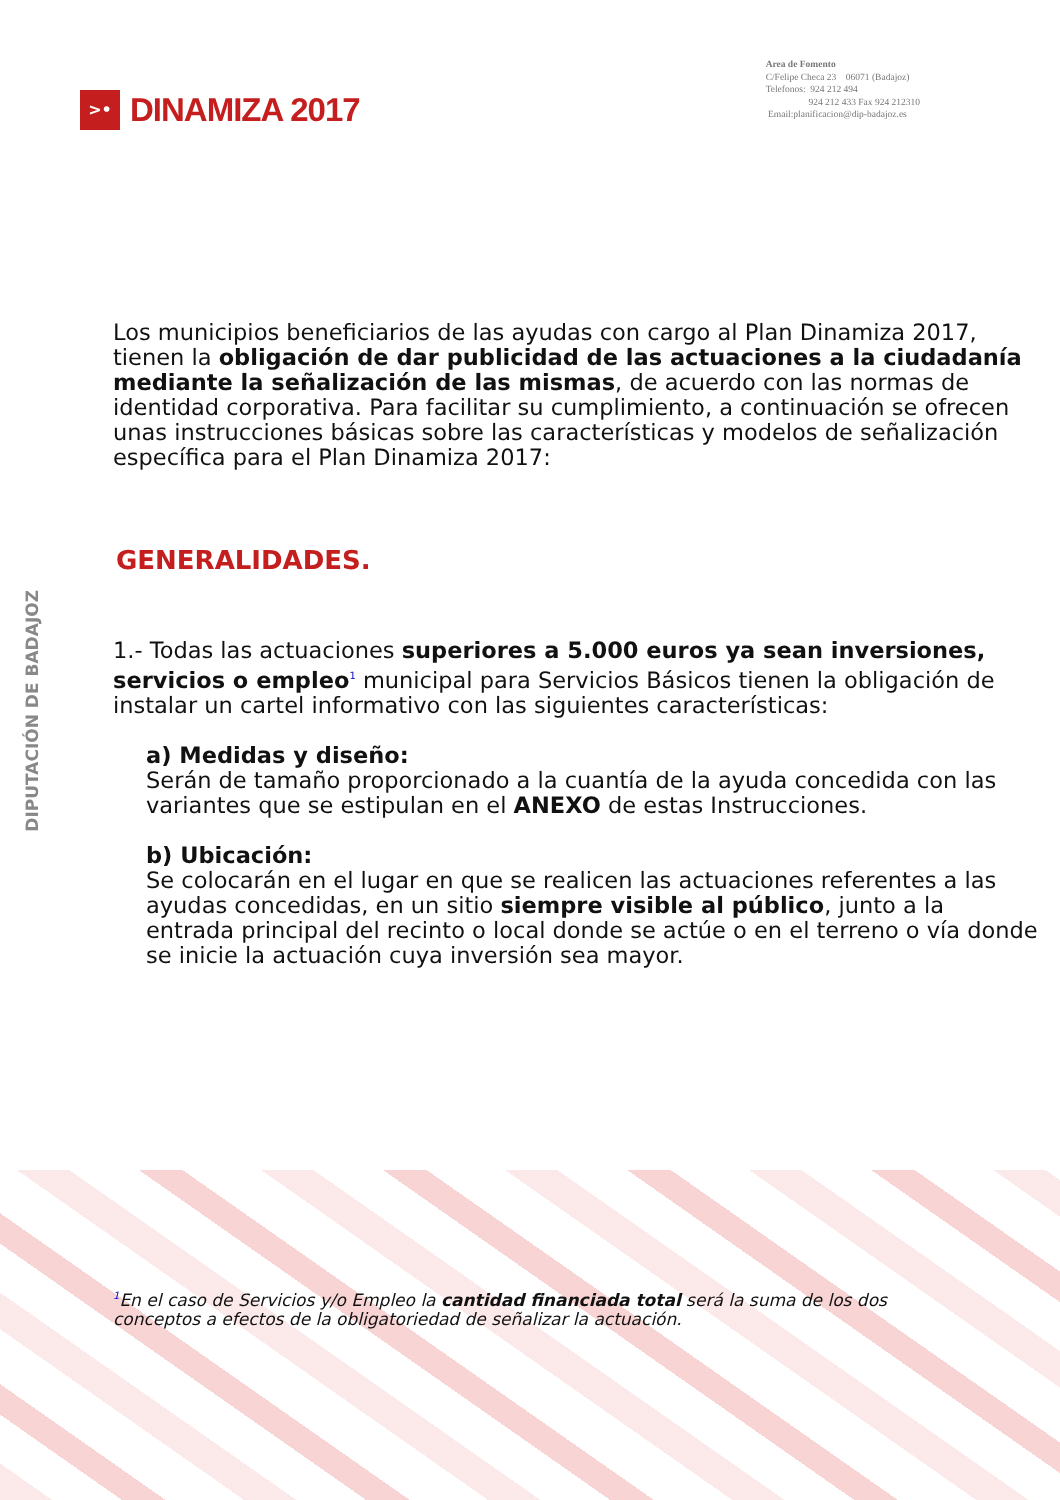>•
DINAMIZA 2017
Area de Fomento
C/Felipe Checa 23 06071 (Badajoz)
Telefonos: 924 212 494
924 212 433 Fax 924 212310
Email:planificacion@dip-badajoz.es
DIPUTACIÓN DE BADAJOZ
Los municipios beneficiarios de las ayudas con cargo al Plan Dinamiza 2017, tienen la obligación de dar publicidad de las actuaciones a la ciudadanía mediante la señalización de las mismas, de acuerdo con las normas de identidad corporativa. Para facilitar su cumplimiento, a continuación se ofrecen unas instrucciones básicas sobre las características y modelos de señalización específica para el Plan Dinamiza 2017:
GENERALIDADES.
1.- Todas las actuaciones superiores a 5.000 euros ya sean inversiones, servicios o empleo<sup>1</sup> municipal para Servicios Básicos tienen la obligación de instalar un cartel informativo con las siguientes características:
a) Medidas y diseño:
Serán de tamaño proporcionado a la cuantía de la ayuda concedida con las variantes que se estipulan en el ANEXO de estas Instrucciones.
b) Ubicación:
Se colocarán en el lugar en que se realicen las actuaciones referentes a las ayudas concedidas, en un sitio siempre visible al público, junto a la entrada principal del recinto o local donde se actúe o en el terreno o vía donde se inicie la actuación cuya inversión sea mayor.
<sup>1</sup> En el caso de Servicios y/o Empleo la cantidad financiada total será la suma de los dos conceptos a efectos de la obligatoriedad de señalizar la actuación.